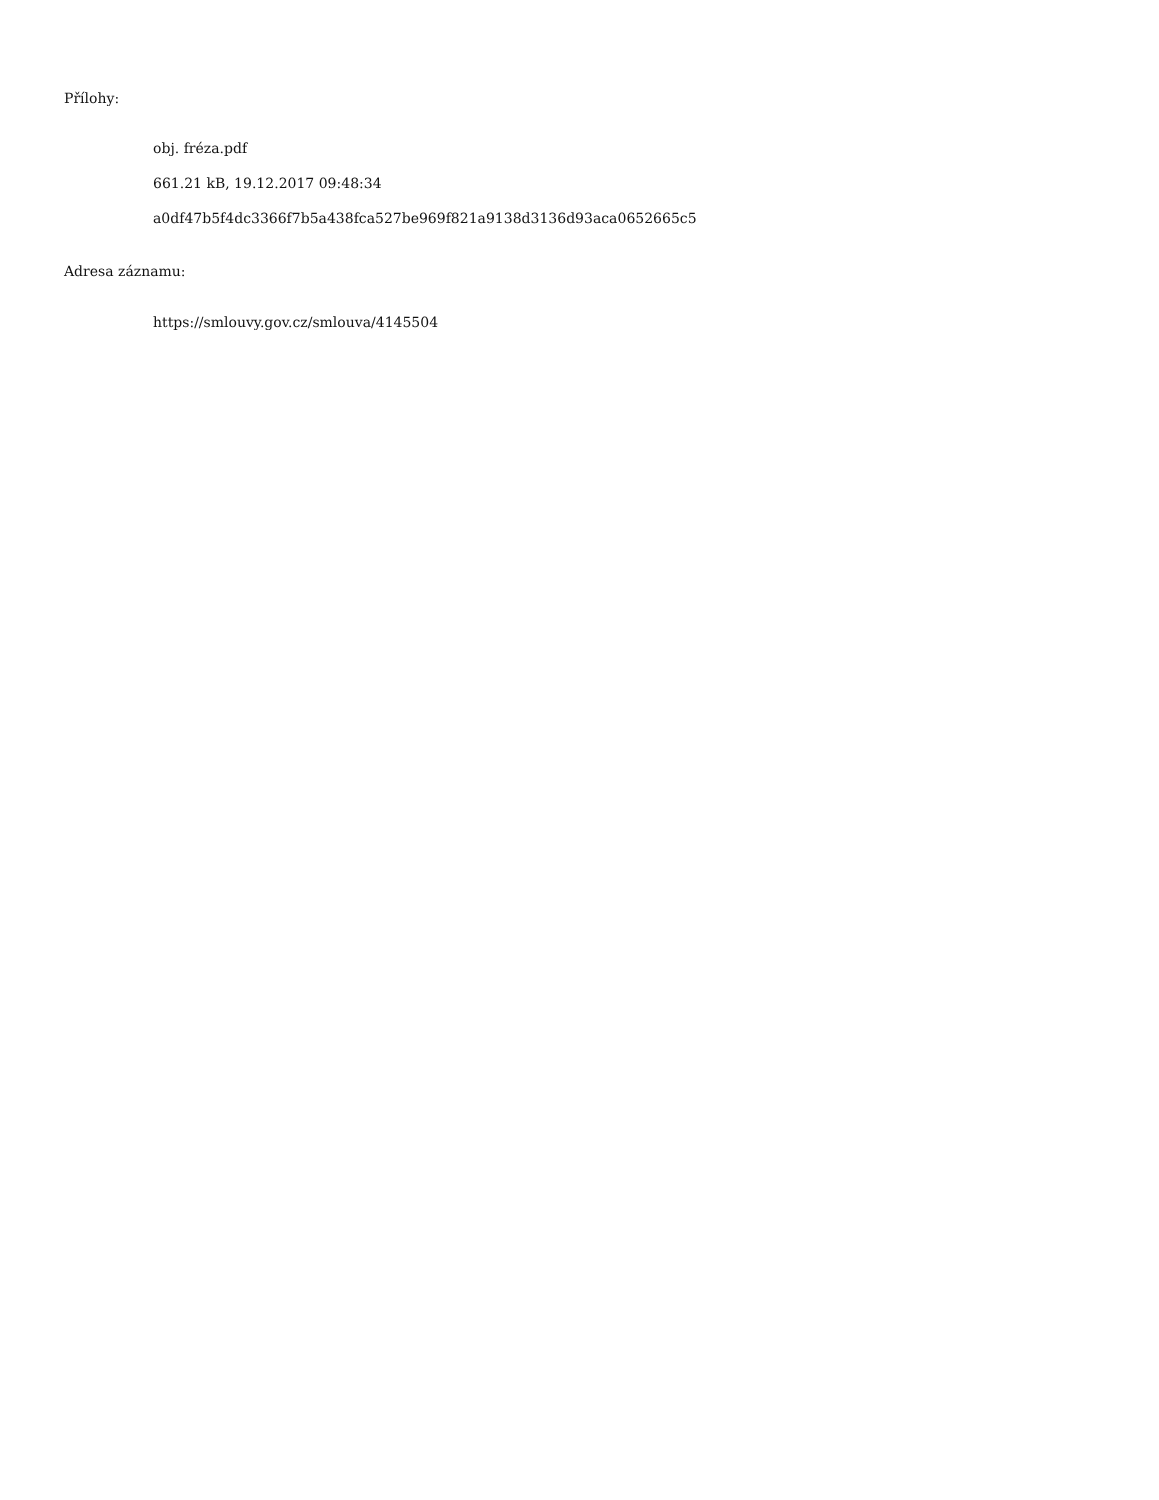Přílohy:
obj. fréza.pdf
661.21 kB, 19.12.2017 09:48:34
a0df47b5f4dc3366f7b5a438fca527be969f821a9138d3136d93aca0652665c5
Adresa záznamu:
https://smlouvy.gov.cz/smlouva/4145504